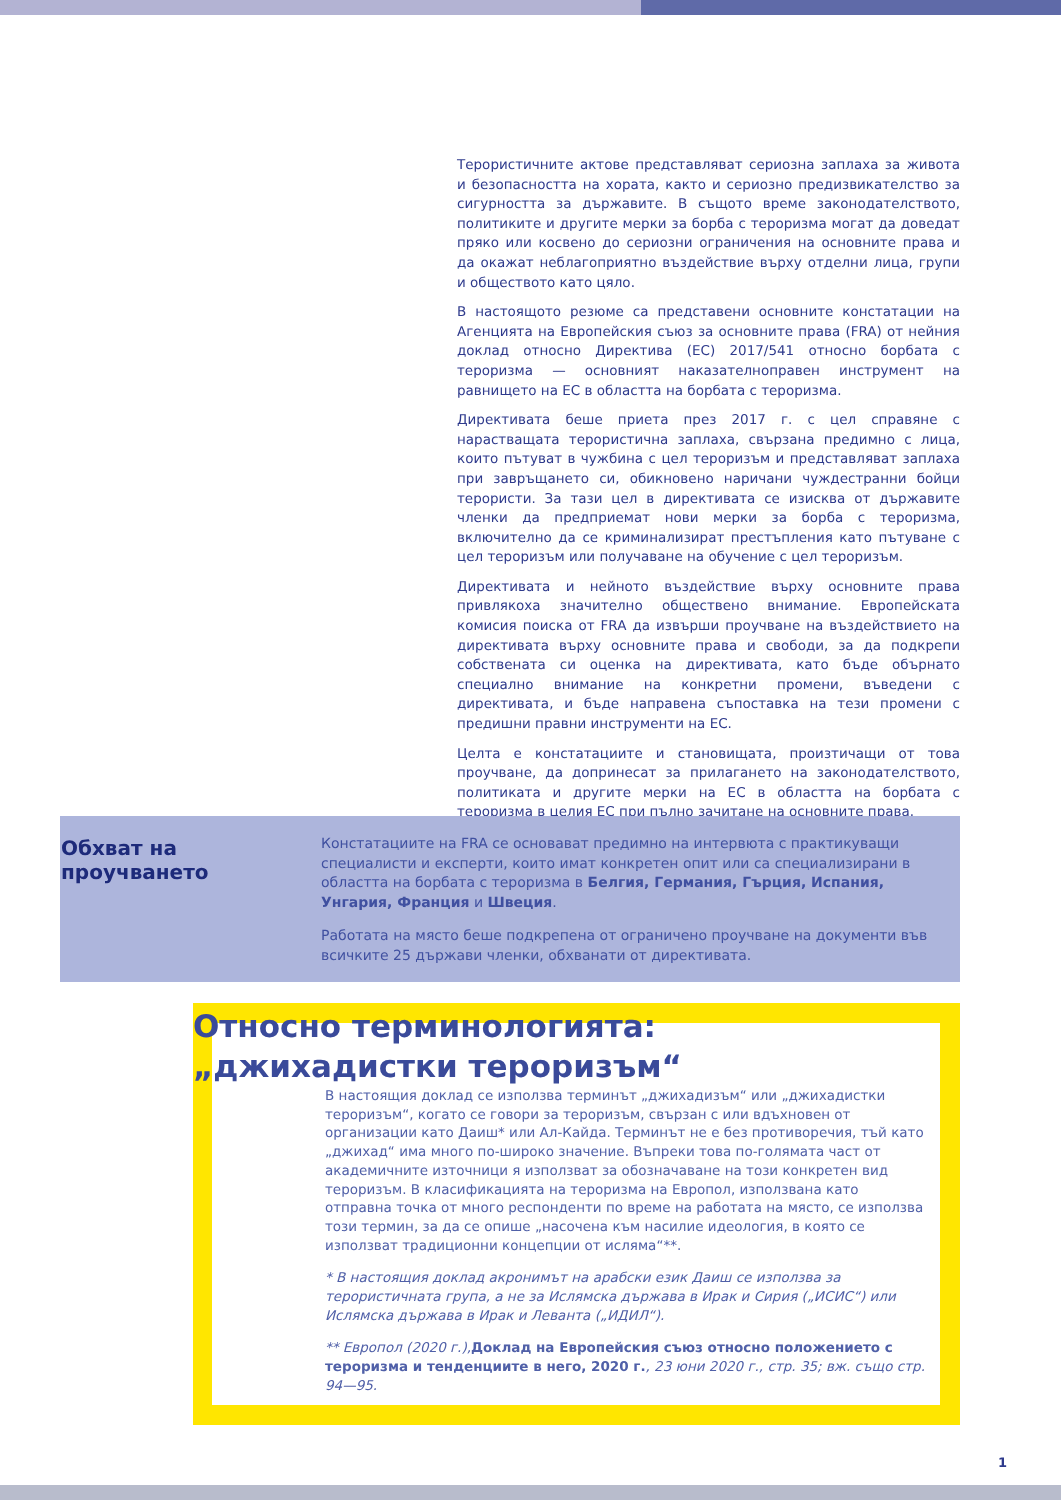Терористичните актове представляват сериозна заплаха за живота и безопасността на хората, както и сериозно предизвикателство за сигурността за държавите. В същото време законодателството, политиките и другите мерки за борба с тероризма могат да доведат пряко или косвено до сериозни ограничения на основните права и да окажат неблагоприятно въздействие върху отделни лица, групи и обществото като цяло.
В настоящото резюме са представени основните констатации на Агенцията на Европейския съюз за основните права (FRA) от нейния доклад относно Директива (ЕС) 2017/541 относно борбата с тероризма — основният наказателноправен инструмент на равнището на ЕС в областта на борбата с тероризма.
Директивата беше приета през 2017 г. с цел справяне с нарастващата терористична заплаха, свързана предимно с лица, които пътуват в чужбина с цел тероризъм и представляват заплаха при завръщането си, обикновено наричани чуждестранни бойци терористи. За тази цел в директивата се изисква от държавите членки да предприемат нови мерки за борба с тероризма, включително да се криминализират престъпления като пътуване с цел тероризъм или получаване на обучение с цел тероризъм.
Директивата и нейното въздействие върху основните права привлякоха значително обществено внимание. Европейската комисия поиска от FRA да извърши проучване на въздействието на директивата върху основните права и свободи, за да подкрепи собствената си оценка на директивата, като бъде обърнато специално внимание на конкретни промени, въведени с директивата, и бъде направена съпоставка на тези промени с предишни правни инструменти на ЕС.
Целта е констатациите и становищата, произтичащи от това проучване, да допринесат за прилагането на законодателството, политиката и другите мерки на ЕС в областта на борбата с тероризма в целия ЕС при пълно зачитане на основните права.
Обхват на проучването
Констатациите на FRA се основават предимно на интервюта с практикуващи специалисти и експерти, които имат конкретен опит или са специализирани в областта на борбата с тероризма в Белгия, Германия, Гърция, Испания, Унгария, Франция и Швеция.
Работата на място беше подкрепена от ограничено проучване на документи във всичките 25 държави членки, обхванати от директивата.
Относно терминологията:
„джихадистки тероризъм“
В настоящия доклад се използва терминът „джихадизъм“ или „джихадистки тероризъм“, когато се говори за тероризъм, свързан с или вдъхновен от организации като Даиш* или Ал-Кайда. Терминът не е без противоречия, тъй като „джихад“ има много по-широко значение. Въпреки това по-голямата част от академичните източници я използват за обозначаване на този конкретен вид тероризъм. В класификацията на тероризма на Европол, използвана като отправна точка от много респонденти по време на работата на място, се използва този термин, за да се опише „насочена към насилие идеология, в която се използват традиционни концепции от исляма“**.
* В настоящия доклад акронимът на арабски език Даиш се използва за терористичната група, а не за Ислямска държава в Ирак и Сирия („ИСИС“) или Ислямска държава в Ирак и Леванта („ИДИЛ“).
** Европол (2020 г.), Доклад на Европейския съюз относно положението с тероризма и тенденциите в него, 2020 г., 23 юни 2020 г., стр. 35; вж. също стр. 94—95.
1